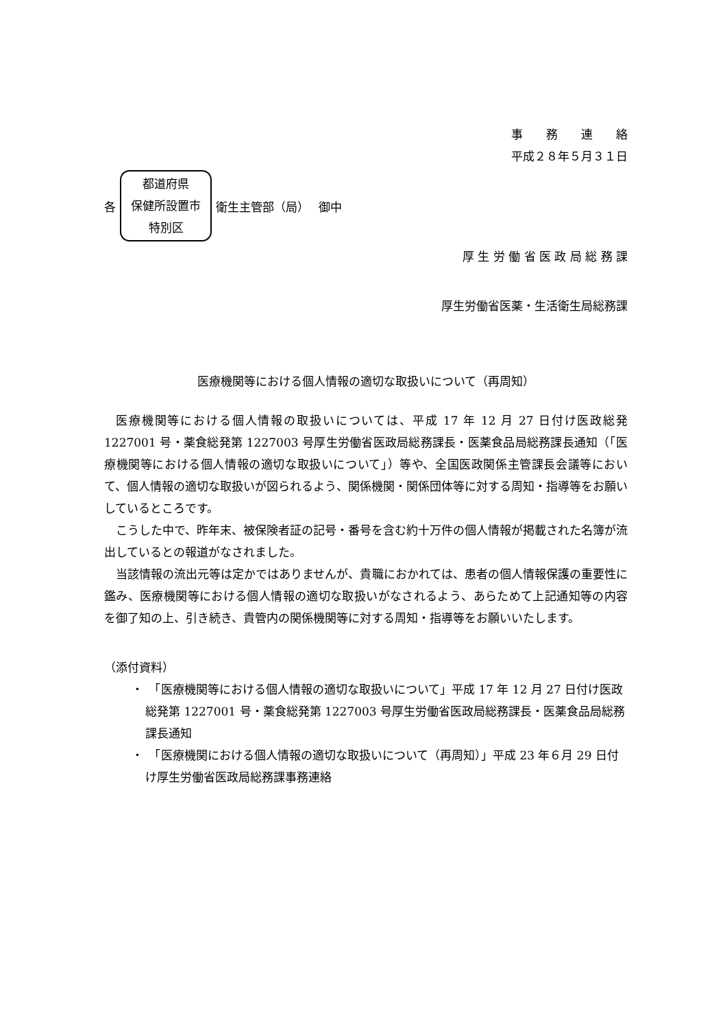事　　務　　連　　絡
平成２８年５月３１日
各
都道府県
保健所設置市
特別区
衛生主管部（局）　 御中
厚 生 労 働 省 医 政 局 総 務 課
厚生労働省医薬・生活衛生局総務課
医療機関等における個人情報の適切な取扱いについて（再周知）
医療機関等における個人情報の取扱いについては、平成 17 年 12 月 27 日付け医政総発 1227001 号・薬食総発第 1227003 号厚生労働省医政局総務課長・医薬食品局総務課長通知（「医療機関等における個人情報の適切な取扱いについて」）等や、全国医政関係主管課長会議等において、個人情報の適切な取扱いが図られるよう、関係機関・関係団体等に対する周知・指導等をお願いしているところです。
こうした中で、昨年末、被保険者証の記号・番号を含む約十万件の個人情報が掲載された名簿が流出しているとの報道がなされました。
当該情報の流出元等は定かではありませんが、貴職におかれては、患者の個人情報保護の重要性に鑑み、医療機関等における個人情報の適切な取扱いがなされるよう、あらためて上記通知等の内容を御了知の上、引き続き、貴管内の関係機関等に対する周知・指導等をお願いいたします。
（添付資料）
・　「医療機関等における個人情報の適切な取扱いについて」平成 17 年 12 月 27 日付け医政総発第 1227001 号・薬食総発第 1227003 号厚生労働省医政局総務課長・医薬食品局総務課長通知
・　「医療機関における個人情報の適切な取扱いについて（再周知）」平成 23 年６月 29 日付け厚生労働省医政局総務課事務連絡